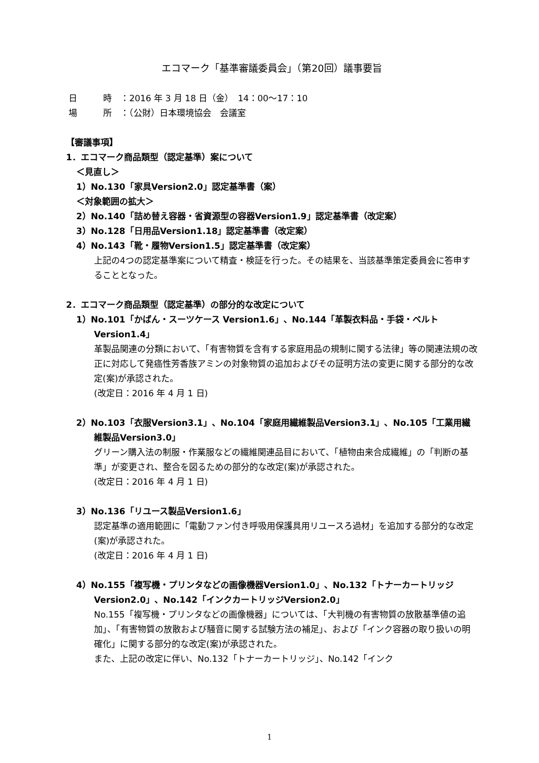エコマーク「基準審議委員会」（第20回）議事要旨
日　　　時　：2016 年 3 月 18 日（金）　14：00～17：10
場　　　所　：（公財）日本環境協会　会議室
【審議事項】
1．エコマーク商品類型（認定基準）案について
＜見直し＞
1）No.130「家具Version2.0」認定基準書（案）
＜対象範囲の拡大＞
2）No.140「詰め替え容器・省資源型の容器Version1.9」認定基準書（改定案）
3）No.128「日用品Version1.18」認定基準書（改定案）
4）No.143「靴・履物Version1.5」認定基準書（改定案）
上記の4つの認定基準案について精査・検証を行った。その結果を、当該基準策定委員会に答申することとなった。
2．エコマーク商品類型（認定基準）の部分的な改定について
1）No.101「かばん・スーツケース Version1.6」、No.144「革製衣料品・手袋・ベルト Version1.4」
革製品関連の分類において、「有害物質を含有する家庭用品の規制に関する法律」等の関連法規の改正に対応して発癌性芳香族アミンの対象物質の追加およびその証明方法の変更に関する部分的な改定(案)が承認された。
(改定日：2016 年 4 月 1 日)
2）No.103「衣服Version3.1」、No.104「家庭用繊維製品Version3.1」、No.105「工業用繊維製品Version3.0」
グリーン購入法の制服・作業服などの繊維関連品目において、「植物由来合成繊維」の「判断の基準」が変更され、整合を図るための部分的な改定(案)が承認された。
(改定日：2016 年 4 月 1 日)
3）No.136「リユース製品Version1.6」
認定基準の適用範囲に「電動ファン付き呼吸用保護具用リユースろ過材」を追加する部分的な改定(案)が承認された。
(改定日：2016 年 4 月 1 日)
4）No.155「複写機・プリンタなどの画像機器Version1.0」、No.132「トナーカートリッジVersion2.0」、No.142「インクカートリッジVersion2.0」
No.155「複写機・プリンタなどの画像機器」については、「大判機の有害物質の放散基準値の追加」、「有害物質の放散および騒音に関する試験方法の補足」、および「インク容器の取り扱いの明確化」に関する部分的な改定(案)が承認された。
また、上記の改定に伴い、No.132「トナーカートリッジ」、No.142「インク
1